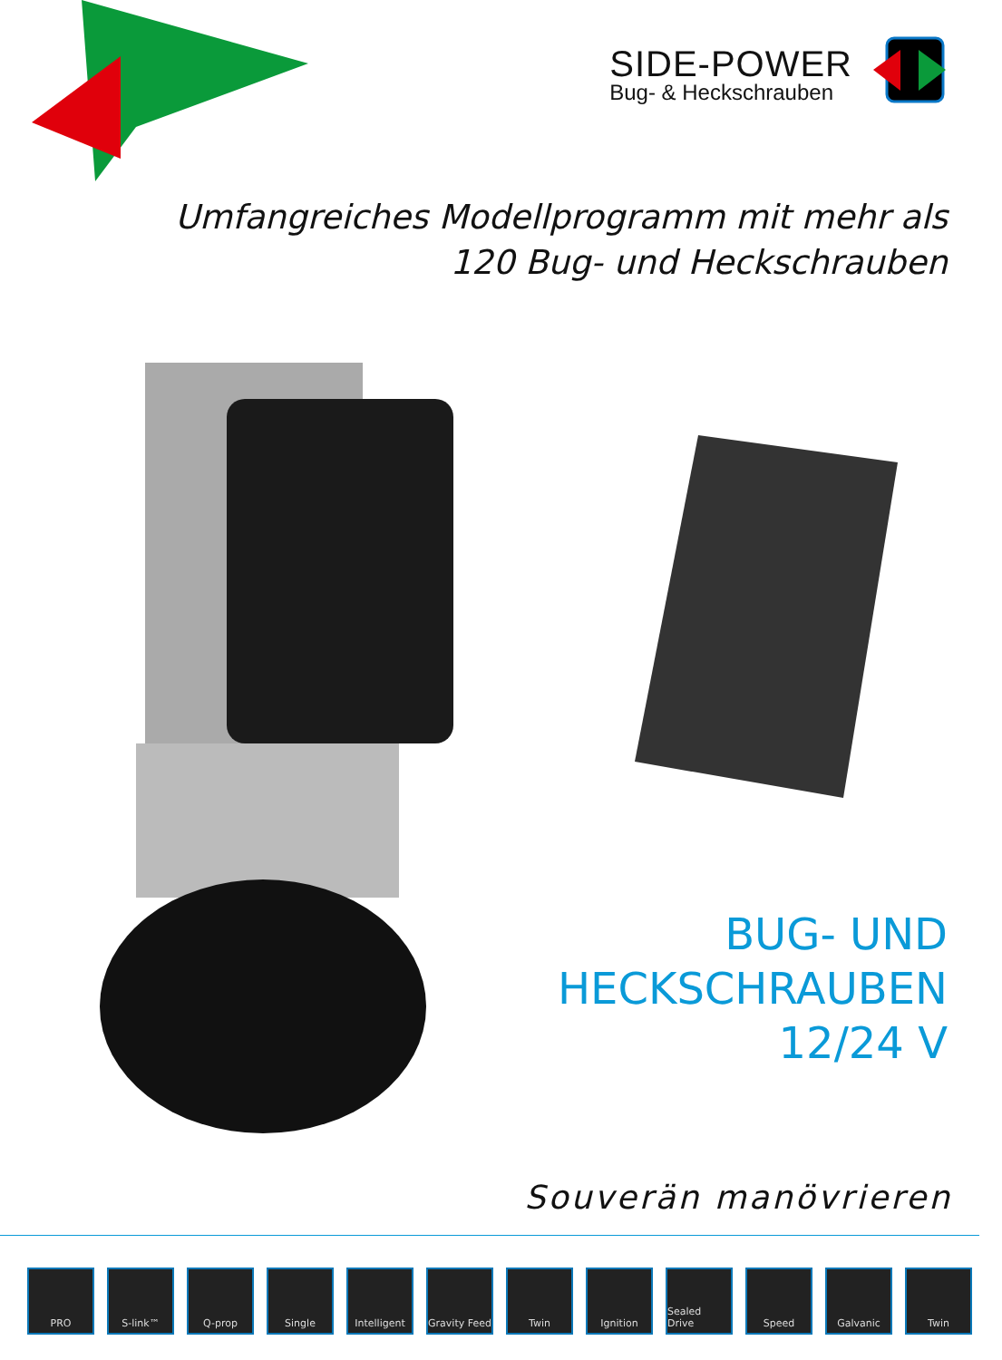SIDE-POWER
Bug- & Heckschrauben
Umfangreiches Modellprogramm mit mehr als
120 Bug- und Heckschrauben
BUG- UND
HECKSCHRAUBEN
12/24 V
Souverän manövrieren
PRO S-link™ Q-prop Single Intelligent Gravity Feed
Twin Ignition Sealed Drive
Speed Galvanic Twin